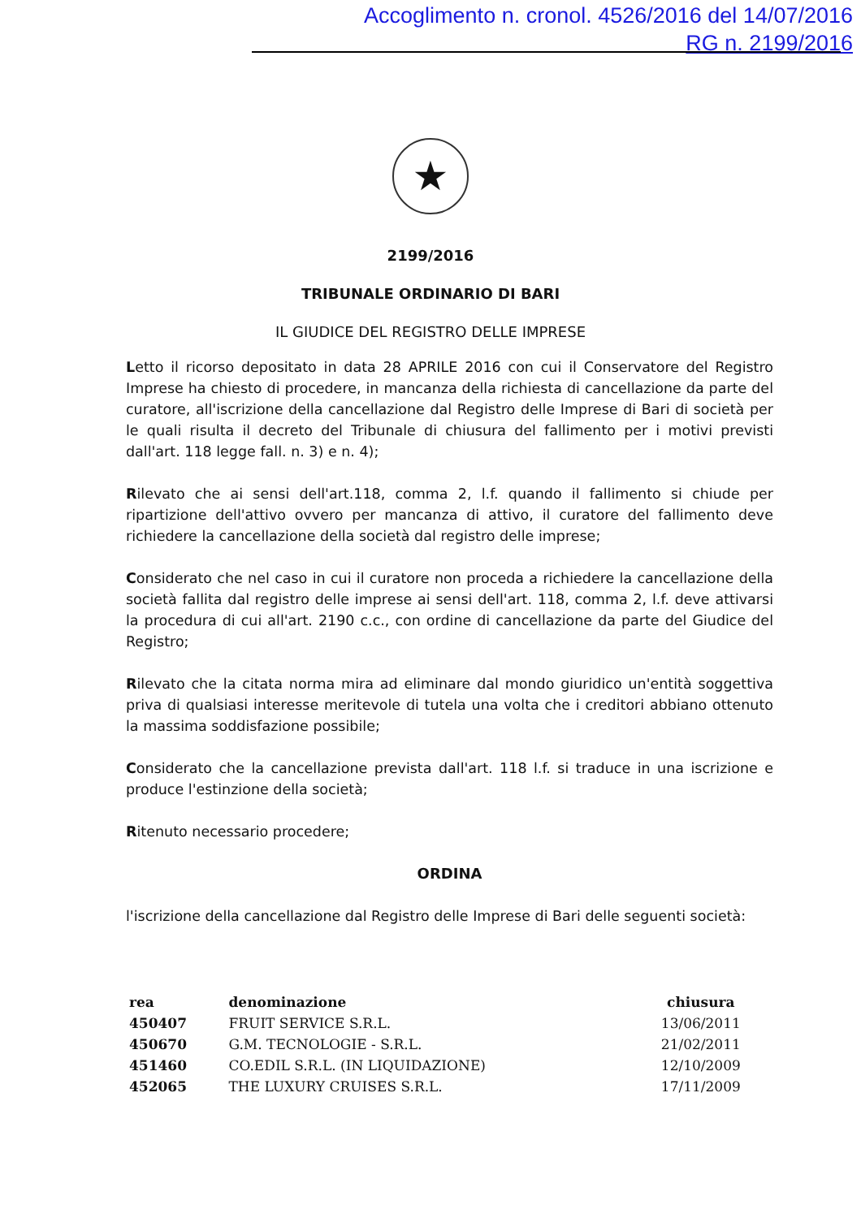Accoglimento n. cronol. 4526/2016 del 14/07/2016
RG n. 2199/2016
★
2199/2016
TRIBUNALE ORDINARIO DI BARI
IL GIUDICE DEL REGISTRO DELLE IMPRESE
Letto il ricorso depositato in data 28 APRILE 2016 con cui il Conservatore del Registro Imprese ha chiesto di procedere, in mancanza della richiesta di cancellazione da parte del curatore, all'iscrizione della cancellazione dal Registro delle Imprese di Bari di società per le quali risulta il decreto del Tribunale di chiusura del fallimento per i motivi previsti dall'art. 118 legge fall. n. 3) e n. 4);
Rilevato che ai sensi dell'art.118, comma 2, l.f. quando il fallimento si chiude per ripartizione dell'attivo ovvero per mancanza di attivo, il curatore del fallimento deve richiedere la cancellazione della società dal registro delle imprese;
Considerato che nel caso in cui il curatore non proceda a richiedere la cancellazione della società fallita dal registro delle imprese ai sensi dell'art. 118, comma 2, l.f. deve attivarsi la procedura di cui all'art. 2190 c.c., con ordine di cancellazione da parte del Giudice del Registro;
Rilevato che la citata norma mira ad eliminare dal mondo giuridico un'entità soggettiva priva di qualsiasi interesse meritevole di tutela una volta che i creditori abbiano ottenuto la massima soddisfazione possibile;
Considerato che la cancellazione prevista dall'art. 118 l.f. si traduce in una iscrizione e produce l'estinzione della società;
Ritenuto necessario procedere;
ORDINA
l'iscrizione della cancellazione dal Registro delle Imprese di Bari delle seguenti società:
| rea | denominazione | chiusura |
| --- | --- | --- |
| 450407 | FRUIT SERVICE S.R.L. | 13/06/2011 |
| 450670 | G.M. TECNOLOGIE - S.R.L. | 21/02/2011 |
| 451460 | CO.EDIL S.R.L. (IN LIQUIDAZIONE) | 12/10/2009 |
| 452065 | THE LUXURY CRUISES S.R.L. | 17/11/2009 |